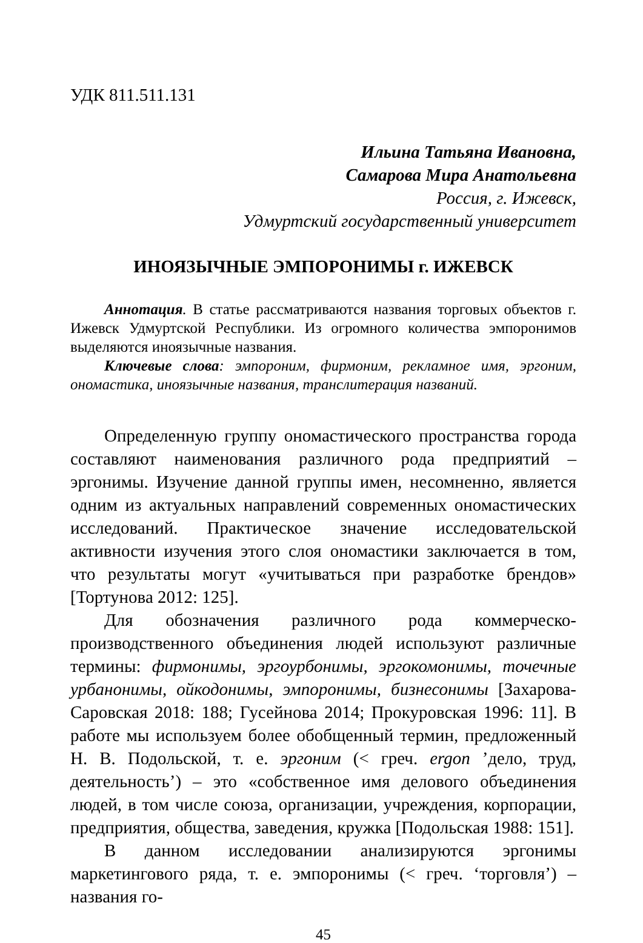УДК 811.511.131
Ильина Татьяна Ивановна,
Самарова Мира Анатольевна
Россия, г. Ижевск,
Удмуртский государственный университет
ИНОЯЗЫЧНЫЕ ЭМПОРОНИМЫ г. ИЖЕВСК
Аннотация. В статье рассматриваются названия торговых объектов г. Ижевск Удмуртской Республики. Из огромного количества эмпоронимов выделяются иноязычные названия.
Ключевые слова: эмпороним, фирмоним, рекламное имя, эргоним, ономастика, иноязычные названия, транслитерация названий.
Определенную группу ономастического пространства города составляют наименования различного рода предприятий – эргонимы. Изучение данной группы имен, несомненно, является одним из актуальных направлений современных ономастических исследований. Практическое значение исследовательской активности изучения этого слоя ономастики заключается в том, что результаты могут «учитываться при разработке брендов» [Тортунова 2012: 125].
Для обозначения различного рода коммерческо-производственного объединения людей используют различные термины: фирмонимы, эргоурбонимы, эргокомонимы, точечные урбанонимы, ойкодонимы, эмпоронимы, бизнесонимы [Захарова-Саровская 2018: 188; Гусейнова 2014; Прокуровская 1996: 11]. В работе мы используем более обобщенный термин, предложенный Н. В. Подольской, т. е. эргоним (< греч. ergon ’дело, труд, деятельность’) – это «собственное имя делового объединения людей, в том числе союза, организации, учреждения, корпорации, предприятия, общества, заведения, кружка [Подольская 1988: 151].
В данном исследовании анализируются эргонимы маркетингового ряда, т. е. эмпоронимы (< греч. ‘торговля’) – названия го-
45